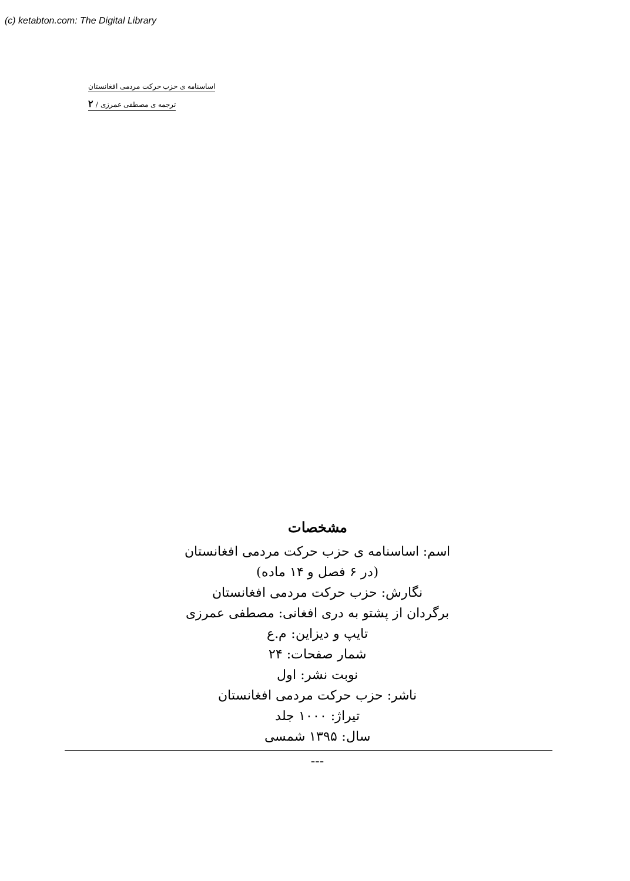(c) ketabton.com: The Digital Library
اساسنامه ی حزب حرکت مردمی افغانستان
ترجمه ی مصطفی عمرزی / ۲
مشخصات
اسم: اساسنامه ی حزب حرکت مردمی افغانستان
(در ۶ فصل و ۱۴ ماده)
نگارش: حزب حرکت مردمی افغانستان
برگردان از پشتو به دری افغانی: مصطفی عمرزی
تایپ و دیزاین: م.ع
شمار صفحات: ۲۴
نوبت نشر: اول
ناشر: حزب حرکت مردمی افغانستان
تیراژ: ۱۰۰۰ جلد
سال: ۱۳۹۵ شمسی
---